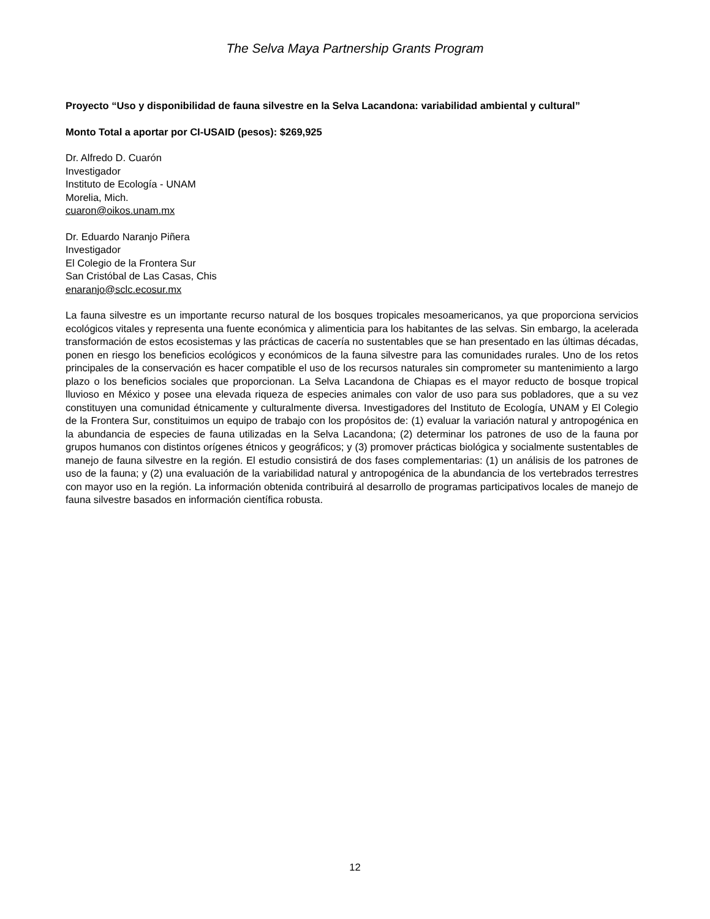The Selva Maya Partnership Grants Program
Proyecto “Uso y disponibilidad de fauna silvestre en la Selva Lacandona: variabilidad ambiental y cultural”
Monto Total a aportar por CI-USAID (pesos): $269,925
Dr. Alfredo D. Cuarón
Investigador
Instituto de Ecología - UNAM
Morelia, Mich.
cuaron@oikos.unam.mx
Dr. Eduardo Naranjo Piñera
Investigador
El Colegio de la Frontera Sur
San Cristóbal de Las Casas, Chis
enaranjo@sclc.ecosur.mx
La fauna silvestre es un importante recurso natural de los bosques tropicales mesoamericanos, ya que proporciona servicios ecológicos vitales y representa una fuente económica y alimenticia para los habitantes de las selvas. Sin embargo, la acelerada transformación de estos ecosistemas y las prácticas de cacería no sustentables que se han presentado en las últimas décadas, ponen en riesgo los beneficios ecológicos y económicos de la fauna silvestre para las comunidades rurales. Uno de los retos principales de la conservación es hacer compatible el uso de los recursos naturales sin comprometer su mantenimiento a largo plazo o los beneficios sociales que proporcionan. La Selva Lacandona de Chiapas es el mayor reducto de bosque tropical lluvioso en México y posee una elevada riqueza de especies animales con valor de uso para sus pobladores, que a su vez constituyen una comunidad étnicamente y culturalmente diversa. Investigadores del Instituto de Ecología, UNAM y El Colegio de la Frontera Sur, constituimos un equipo de trabajo con los propósitos de: (1) evaluar la variación natural y antropogénica en la abundancia de especies de fauna utilizadas en la Selva Lacandona; (2) determinar los patrones de uso de la fauna por grupos humanos con distintos orígenes étnicos y geográficos; y (3) promover prácticas biológica y socialmente sustentables de manejo de fauna silvestre en la región. El estudio consistirá de dos fases complementarias: (1) un análisis de los patrones de uso de la fauna; y (2) una evaluación de la variabilidad natural y antropogénica de la abundancia de los vertebrados terrestres con mayor uso en la región. La información obtenida contribuirá al desarrollo de programas participativos locales de manejo de fauna silvestre basados en información científica robusta.
12